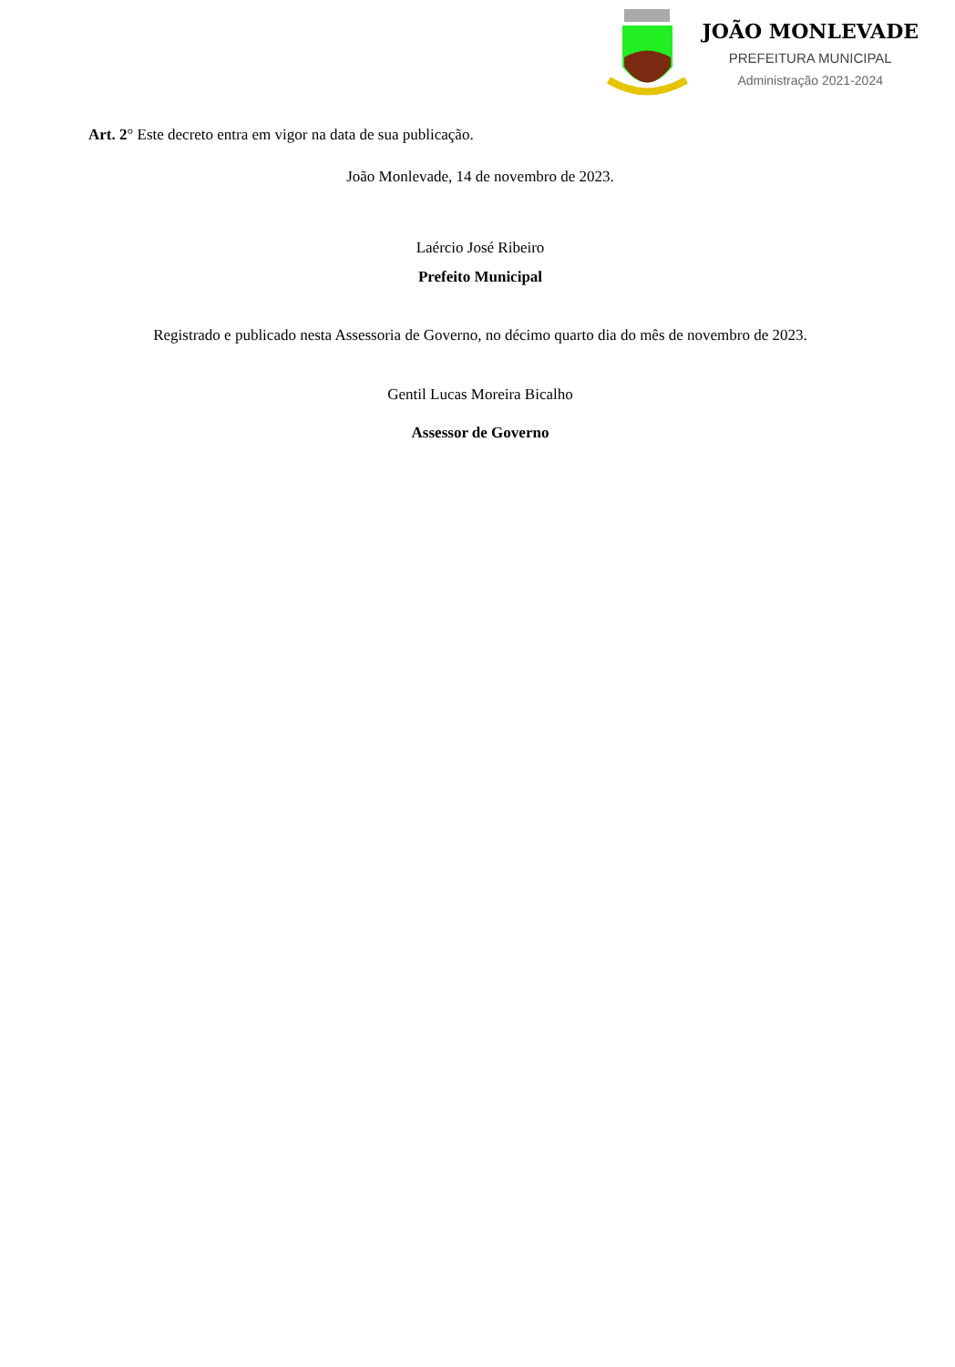JOÃO MONLEVADE
PREFEITURA MUNICIPAL
Administração 2021-2024
Art. 2° Este decreto entra em vigor na data de sua publicação.
João Monlevade, 14 de novembro de 2023.
Laércio José Ribeiro
Prefeito Municipal
Registrado e publicado nesta Assessoria de Governo, no décimo quarto dia do mês de novembro de 2023.
Gentil Lucas Moreira Bicalho
Assessor de Governo